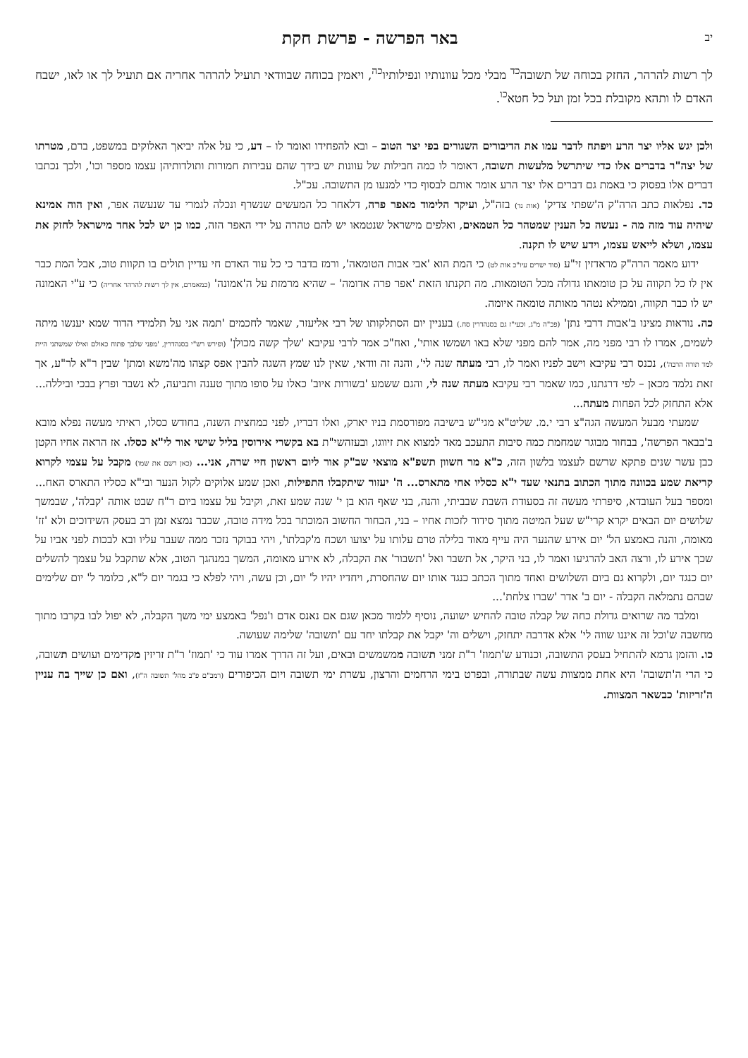יב באר הפרשה - פרשת חקת
לך רשות להרהר, החזק בכוחה של תשובה<sup>כד</sup> מבלי מכל עוונותיו ונפילותיו<sup>כה</sup>, ויאמין בכוחה שבוודאי תועיל להרהר אחריה אם תועיל לך או לאו, ישבח האדם לו ותהא מקובלת בכל זמן ועל כל חטא<sup>כו</sup>.
ולכן יגש אליו יצר הרע ויפתח לדבר עמו את הדיבורים השגורים בפי יצר הטוב – ובא להפחידו ואומר לו – דע, כי על אלה יביאך האלוקים במשפט, ברם, מטרתו של יצה"ר בדברים אלו כדי שיתרשל מלעשות תשובה, דאומר לו כמה חבילות של עוונות יש בידך שהם עבירות חמורות ותולדותיהן עצמו מספר וכו', ולכך נכתבו דברים אלו בפסוק כי באמת גם דברים אלו יצר הרע אומר אותם לבסוף כדי למנעו מן התשובה. עכ"ל.
כד. נפלאות כתב הרה"ק ה'שפתי צדיק' (אות נד) בזה"ל, ועיקר הלימוד מאפר פרה, דלאחר כל המעשים שנשרף ונכלה לגמרי עד שנעשה אפר, ואין הוה אמינא שיהיה עוד מזה מה - נעשה כל הענין שמטהר כל הטמאים, ואלפים מישראל שנטמאו יש להם טהרה על ידי האפר הזה, כמו כן יש לכל אחד מישראל לחזק את עצמו, ושלא לייאש עצמו, וידע שיש לו תקנה.
ידוע מאמר הרה"ק מראדזין זי"ע (סוד ישרים עיו"כ אות לט) כי המת הוא 'אבי אבות הטומאה', ורמז בדבר כי כל עוד האדם חי עדיין תולים בו תקוות טוב, אבל המת כבר אין לו כל תקווה על כן טומאתו גדולה מכל הטומאות. מה תקנתו הזאת 'אפר פרה אדומה' – שהיא מרמזת על ה'אמונה' (כמאמרם, אין לך רשות להרהר אחריה) כי ע"י האמונה יש לו כבר תקווה, וממילא נטהר מאותה טומאה איומה.
כה. נוראות מצינו ב'אבות דרבי נתן' (פכ"ה מ"ג, וכעי"ז גם בסנהדרין סח.) בעניין יום הסתלקותו של רבי אליעזר, שאמר לחכמים 'תמה אני על תלמידי הדור שמא יענשו מיתה לשמים, אמרו לו רבי מפני מה, אמר להם מפני שלא באו ושמשו אותי', ואח"כ אמר לרבי עקיבא 'שלך קשה מכולן' (ופירש רש"י בסנהדרין, 'מפני שלבך פתוח כאולם ואילו שמשתני היית למד תורה הרבה'), נכנס רבי עקיבא וישב לפניו ואמר לו, רבי מעתה שנה לי', והנה זה וודאי, שאין לנו שמץ השגה להבין אפס קצהו מה'משא ומתן' שבין ר"א לר"ע, אך זאת נלמד מכאן – לפי דרגתנו, כמו שאמר רבי עקיבא מעתה שנה לי, והגם ששמע 'בשורות איוב' כאלו על סופו מתוך טענה ותביעה, לא נשבר ופרץ בבכי וביללה... אלא התחזק לכל הפחות מעתה...
שמעתי מבעל המעשה הגה"צ רבי י.מ. שליט"א מגי"ש בישיבה מפורסמת בניו יארק, ואלו דבריו, לפני כמחצית השנה, בחודש כסלו, ראיתי מעשה נפלא מובא ב'בבאר הפרשה', בבחור מבוגר שמחמת כמה סיבות התעכב מאד למצוא את זיווגו, ובעזהשי"ת בא בקשרי אירוסין בליל שישי אור לי"א כסלו. אז הראה אחיו הקטן כבן עשר שנים פתקא שרשם לעצמו בלשון הזה, כ"א מר חשוון תשפ"א מוצאי שב"ק אור ליום ראשון חיי שרה, אני... (כאן רשם את שמו) מקבל על עצמי לקרוא קריאת שמע בכוונה מתוך הכתוב בתנאי שעד י"א כסליו אחי מתארס... ה' יעזור שיתקבלו התפילות, ואכן שמע אלוקים לקול הנער ובי"א כסליו התארס האח... ומספר בעל העובדא, סיפרתי מעשה זה בסעודת השבת שבביתי, והנה, בני שאף הוא בן י' שנה שמע זאת, וקיבל על עצמו ביום ר"ח שבט אותה 'קבלה', שבמשך שלושים יום הבאים יקרא קרי"ש שעל המיטה מתוך סידור לזכות אחיו – בני, הבחור החשוב המוכתר בכל מידה טובה, שכבר נמצא זמן רב בעסק השידוכים ולא 'זז' מאומה, והנה באמצע הל' יום אירע שהנער היה עייף מאוד בלילה טרם עלותו על יצועו ושכח מ'קבלתו', ויהי בבוקר נזכר ממה שעבר עליו ובא לבכות לפני אביו על שכך אירע לו, ורצה האב להרגיעו ואמר לו, בני היקר, אל תשבר ואל 'תשבור' את הקבלה, לא אירע מאומה, המשך במנהגך הטוב, אלא שתקבל על עצמך להשלים יום כנגד יום, ולקרוא גם ביום השלושים ואחד מתוך הכתב כנגד אותו יום שהחסרת, ויחדיו יהיו ל' יום, וכן עשה, ויהי לפלא כי בגמר יום ל"א, כלומר ל' יום שלימים שבהם נתמלאה הקבלה - יום ב' אדר 'שברו צלחת'...
ומלבד מה שרואים גדולת כחה של קבלה טובה להחיש ישועה, נוסיף ללמוד מכאן שגם אם נאנס אדם ו'נפל' באמצע ימי משך הקבלה, לא יפול לבו בקרבו מתוך מחשבה ש'וכל זה איננו שווה לי' אלא אדרבה יתחזק, וישלים וה' יקבל את קבלתו יחד עם 'תשובה' שלימה שעושה.
כו. והזמן גרמא להתחיל בעסק התשובה, וכנודע ש'תמוז' ר"ת זמני תשובה ממשמשים ובאים, ועל זה הדרך אמרו עוד כי 'תמוז' ר"ת זריזין מקדימים ועושים תשובה, כי הרי ה'תשובה' היא אחת ממצוות עשה שבתורה, ובפרט בימי הרחמים והרצון, עשרת ימי תשובה ויום הכיפורים (רמב"ם פ"ב מהל' תשובה ה"ז), ואם כן שייך בה עניין ה'זריזות' כבשאר המצוות.